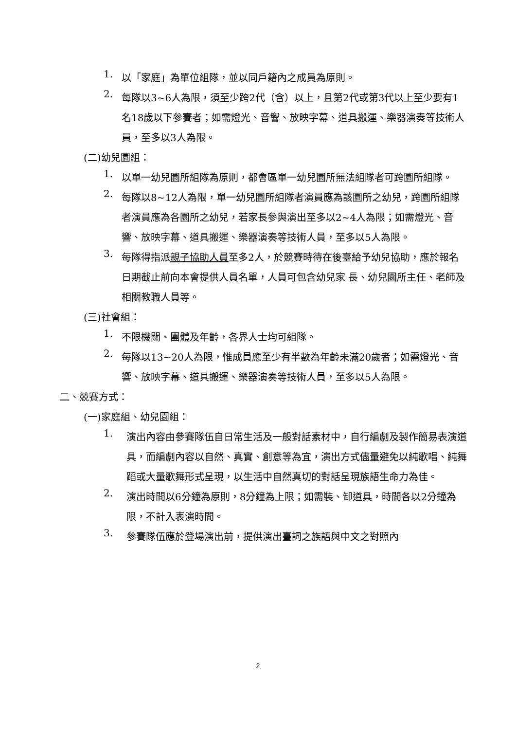1.
以「家庭」為單位組隊，並以同戶籍內之成員為原則。
2.
每隊以3~6人為限，須至少跨2代（含）以上，且第2代或第3代以上至少要有1名18歲以下參賽者；如需燈光、音響、放映字幕、道具搬運、樂器演奏等技術人員，至多以3人為限。
(二)幼兒園組：
1.
以單一幼兒園所組隊為原則，都會區單一幼兒園所無法組隊者可跨園所組隊。
2.
每隊以8~12人為限，單一幼兒園所組隊者演員應為該園所之幼兒，跨園所組隊者演員應為各園所之幼兒，若家長參與演出至多以2~4人為限；如需燈光、音響、放映字幕、道具搬運、樂器演奏等技術人員，至多以5人為限。
3.
每隊得指派親子協助人員至多2人，於競賽時待在後臺給予幼兒協助，應於報名日期截止前向本會提供人員名單，人員可包含幼兒家 長、幼兒園所主任、老師及相關教職人員等。
(三)社會組：
1.
不限機關、團體及年齡，各界人士均可組隊。
2.
每隊以13~20人為限，惟成員應至少有半數為年齡未滿20歲者；如需燈光、音響、放映字幕、道具搬運、樂器演奏等技術人員，至多以5人為限。
二、競賽方式：
(一)家庭組、幼兒園組：
1.
演出內容由參賽隊伍自日常生活及一般對話素材中，自行編劇及製作簡易表演道具，而編劇內容以自然、真實、創意等為宜，演出方式儘量避免以純歌唱、純舞蹈或大量歌舞形式呈現，以生活中自然真切的對話呈現族語生命力為佳。
2.
演出時間以6分鐘為原則，8分鐘為上限；如需裝、卸道具，時間各以2分鐘為限，不計入表演時間。
3.
參賽隊伍應於登場演出前，提供演出臺詞之族語與中文之對照內
2